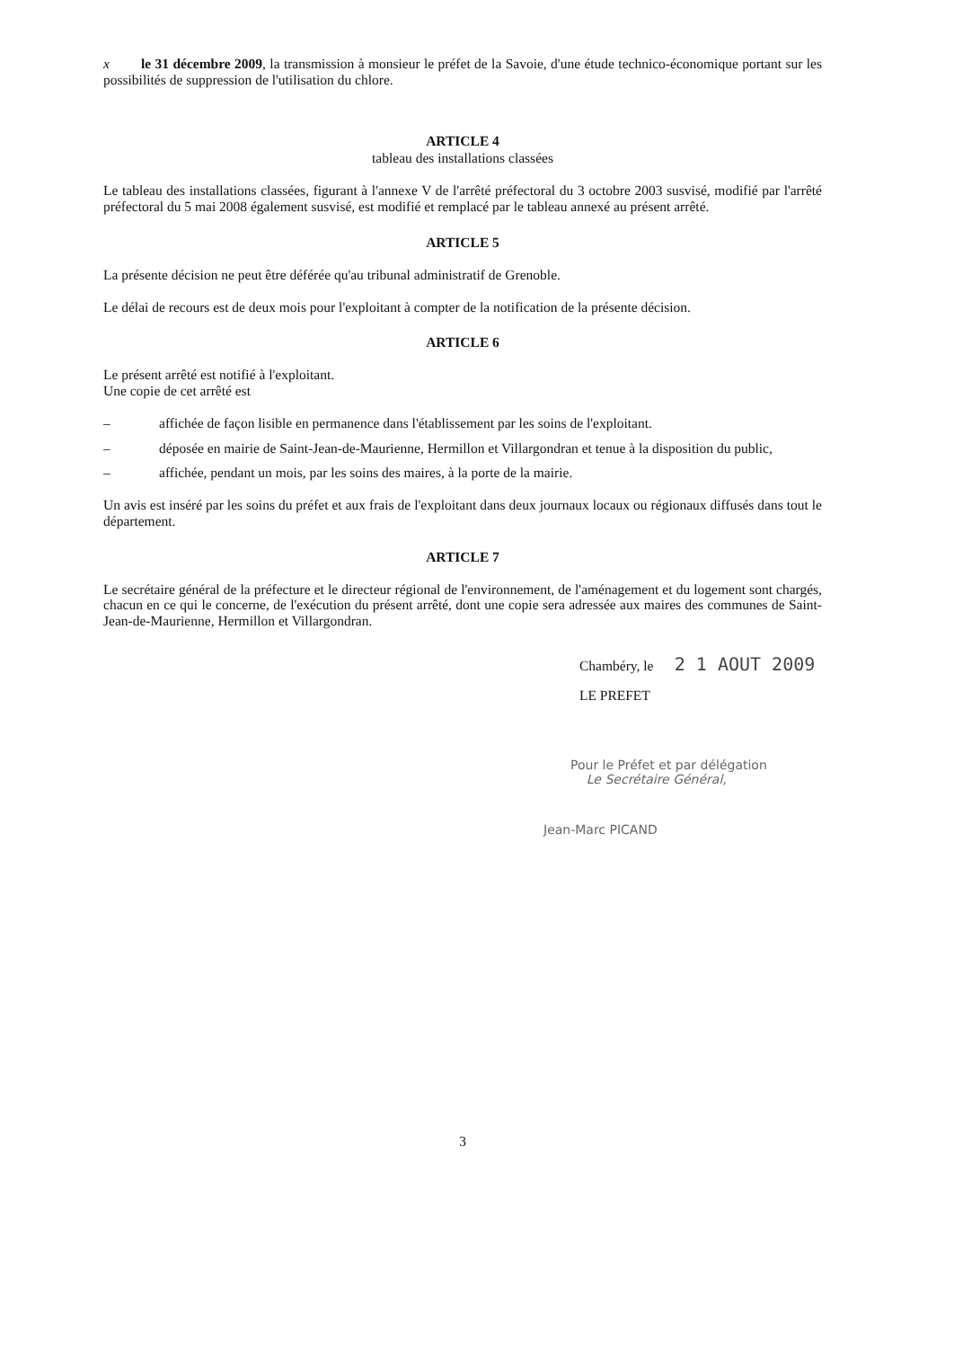x le 31 décembre 2009, la transmission à monsieur le préfet de la Savoie, d'une étude technico-économique portant sur les possibilités de suppression de l'utilisation du chlore.
ARTICLE 4
tableau des installations classées
Le tableau des installations classées, figurant à l'annexe V de l'arrêté préfectoral du 3 octobre 2003 susvisé, modifié par l'arrêté préfectoral du 5 mai 2008 également susvisé, est modifié et remplacé par le tableau annexé au présent arrêté.
ARTICLE 5
La présente décision ne peut être déférée qu'au tribunal administratif de Grenoble.
Le délai de recours est de deux mois pour l'exploitant à compter de la notification de la présente décision.
ARTICLE 6
Le présent arrêté est notifié à l'exploitant.
Une copie de cet arrêté est
– affichée de façon lisible en permanence dans l'établissement par les soins de l'exploitant.
– déposée en mairie de Saint-Jean-de-Maurienne, Hermillon et Villargondran et tenue à la disposition du public,
– affichée, pendant un mois, par les soins des maires, à la porte de la mairie.
Un avis est inséré par les soins du préfet et aux frais de l'exploitant dans deux journaux locaux ou régionaux diffusés dans tout le département.
ARTICLE 7
Le secrétaire général de la préfecture et le directeur régional de l'environnement, de l'aménagement et du logement sont chargés, chacun en ce qui le concerne, de l'exécution du présent arrêté, dont une copie sera adressée aux maires des communes de Saint-Jean-de-Maurienne, Hermillon et Villargondran.
Chambéry, le 2 1 AOUT 2009
LE PREFET
Pour le Préfet et par délégation
Le Secrétaire Général,
Jean-Marc PICAND
3